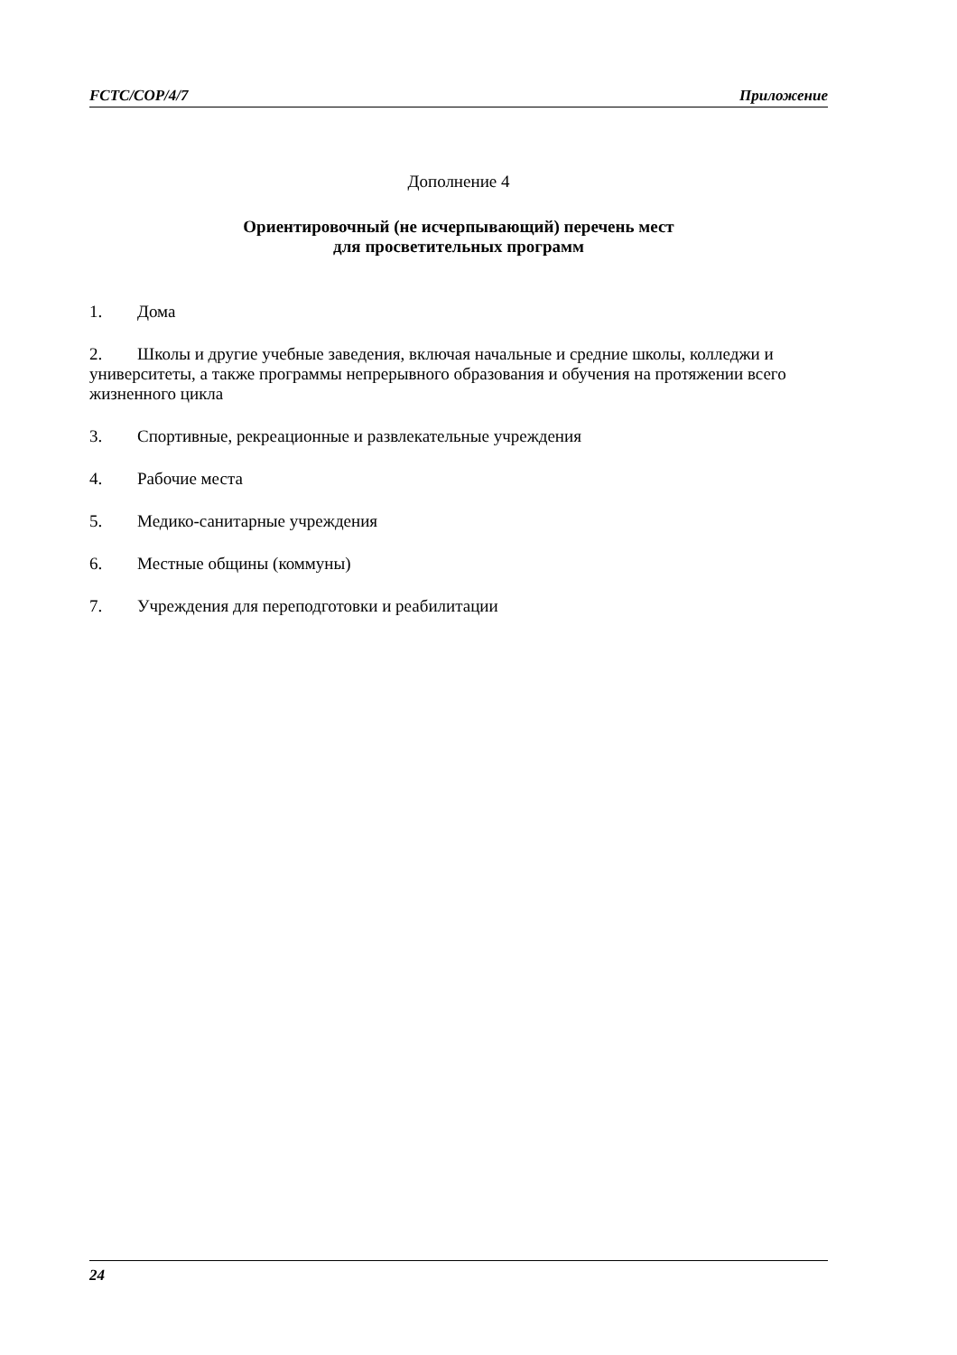FCTC/COP/4/7 Приложение
Дополнение 4
Ориентировочный (не исчерпывающий) перечень мест
для просветительных программ
1. Дома
2. Школы и другие учебные заведения, включая начальные и средние школы, колледжи и университеты, а также программы непрерывного образования и обучения на протяжении всего жизненного цикла
3. Спортивные, рекреационные и развлекательные учреждения
4. Рабочие места
5. Медико-санитарные учреждения
6. Местные общины (коммуны)
7. Учреждения для переподготовки и реабилитации
24